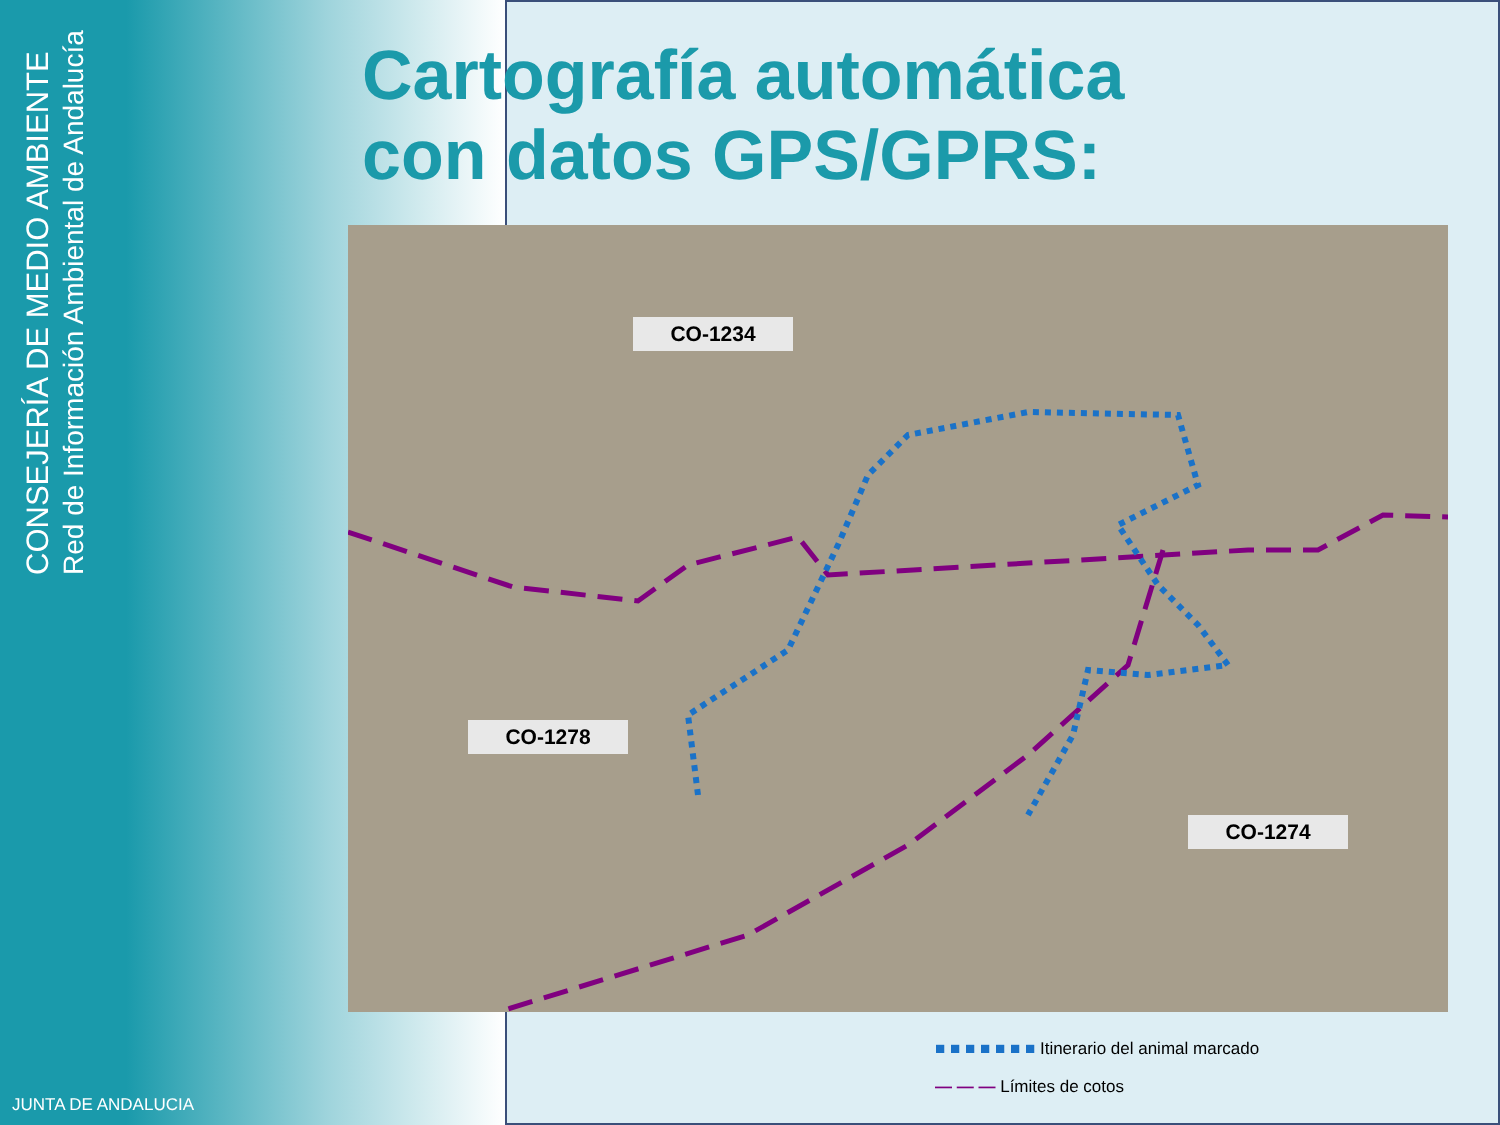CONSEJERÍA DE MEDIO AMBIENTE
Red de Información Ambiental de Andalucía
Cartografía automática
con datos GPS/GPRS:
CO-1234
CO-1278
CO-1274
■ ■ ■ ■ ■ ■ ■ Itinerario del animal marcado
— — — Límites de cotos
JUNTA DE ANDALUCIA